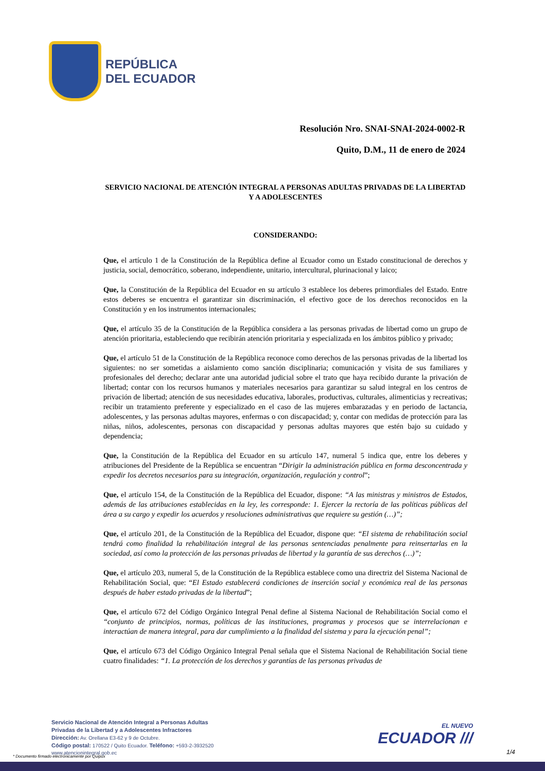REPÚBLICA
DEL ECUADOR
Resolución Nro. SNAI-SNAI-2024-0002-R
Quito, D.M., 11 de enero de 2024
SERVICIO NACIONAL DE ATENCIÓN INTEGRAL A PERSONAS ADULTAS PRIVADAS DE LA LIBERTAD Y A ADOLESCENTES
CONSIDERANDO:
Que, el artículo 1 de la Constitución de la República define al Ecuador como un Estado constitucional de derechos y justicia, social, democrático, soberano, independiente, unitario, intercultural, plurinacional y laico;
Que, la Constitución de la República del Ecuador en su artículo 3 establece los deberes primordiales del Estado. Entre estos deberes se encuentra el garantizar sin discriminación, el efectivo goce de los derechos reconocidos en la Constitución y en los instrumentos internacionales;
Que, el artículo 35 de la Constitución de la República considera a las personas privadas de libertad como un grupo de atención prioritaria, estableciendo que recibirán atención prioritaria y especializada en los ámbitos público y privado;
Que, el artículo 51 de la Constitución de la República reconoce como derechos de las personas privadas de la libertad los siguientes: no ser sometidas a aislamiento como sanción disciplinaria; comunicación y visita de sus familiares y profesionales del derecho; declarar ante una autoridad judicial sobre el trato que haya recibido durante la privación de libertad; contar con los recursos humanos y materiales necesarios para garantizar su salud integral en los centros de privación de libertad; atención de sus necesidades educativa, laborales, productivas, culturales, alimenticias y recreativas; recibir un tratamiento preferente y especializado en el caso de las mujeres embarazadas y en periodo de lactancia, adolescentes, y las personas adultas mayores, enfermas o con discapacidad; y, contar con medidas de protección para las niñas, niños, adolescentes, personas con discapacidad y personas adultas mayores que estén bajo su cuidado y dependencia;
Que, la Constitución de la República del Ecuador en su artículo 147, numeral 5 indica que, entre los deberes y atribuciones del Presidente de la República se encuentran “Dirigir la administración pública en forma desconcentrada y expedir los decretos necesarios para su integración, organización, regulación y control”;
Que, el artículo 154, de la Constitución de la República del Ecuador, dispone: “A las ministras y ministros de Estados, además de las atribuciones establecidas en la ley, les corresponde: 1. Ejercer la rectoría de las políticas públicas del área a su cargo y expedir los acuerdos y resoluciones administrativas que requiere su gestión (…)”;
Que, el artículo 201, de la Constitución de la República del Ecuador, dispone que: “El sistema de rehabilitación social tendrá como finalidad la rehabilitación integral de las personas sentenciadas penalmente para reinsertarlas en la sociedad, así como la protección de las personas privadas de libertad y la garantía de sus derechos (…)”;
Que, el artículo 203, numeral 5, de la Constitución de la República establece como una directriz del Sistema Nacional de Rehabilitación Social, que: “El Estado establecerá condiciones de inserción social y económica real de las personas después de haber estado privadas de la libertad”;
Que, el artículo 672 del Código Orgánico Integral Penal define al Sistema Nacional de Rehabilitación Social como el “conjunto de principios, normas, políticas de las instituciones, programas y procesos que se interrelacionan e interactúan de manera integral, para dar cumplimiento a la finalidad del sistema y para la ejecución penal”;
Que, el artículo 673 del Código Orgánico Integral Penal señala que el Sistema Nacional de Rehabilitación Social tiene cuatro finalidades: “1. La protección de los derechos y garantías de las personas privadas de
Servicio Nacional de Atención Integral a Personas Adultas
Privadas de la Libertad y a Adolescentes Infractores
Dirección: Av. Orellana E3-62 y 9 de Octubre.
Código postal: 170522 / Quito Ecuador. Teléfono: +593-2-3932520
www.atencionintegral.gob.ec
EL NUEVO
ECUADOR ///
1/4
* Documento firmado electrónicamente por Quipux